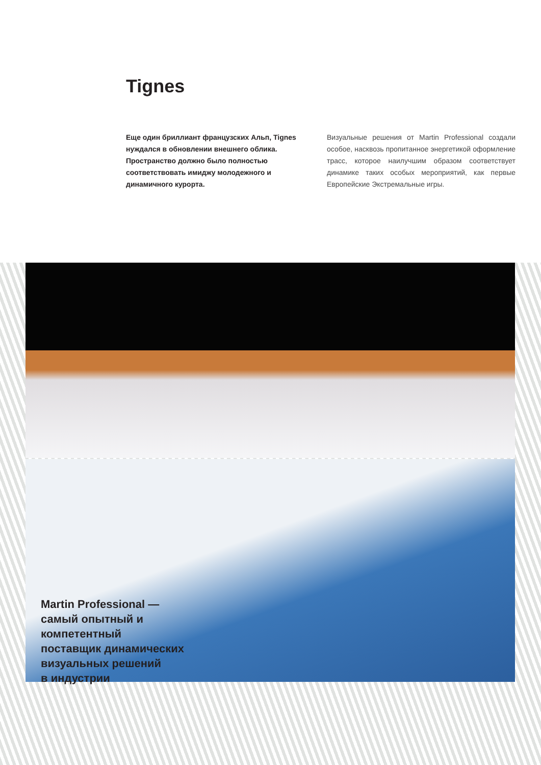Tignes
Еще один бриллиант французских Альп, Tignes нуждался в обновлении внешнего облика. Пространство должно было полностью соответствовать имиджу молодежного и динамичного курорта.
Визуальные решения от Martin Professional создали особое, насквозь пропитанное энергетикой оформление трасс, которое наилучшим образом соответствует динамике таких особых мероприятий, как первые Европейские Экстремальные игры.
Martin Professional —
самый опытный и
компетентный
поставщик динамических
визуальных решений
в индустрии